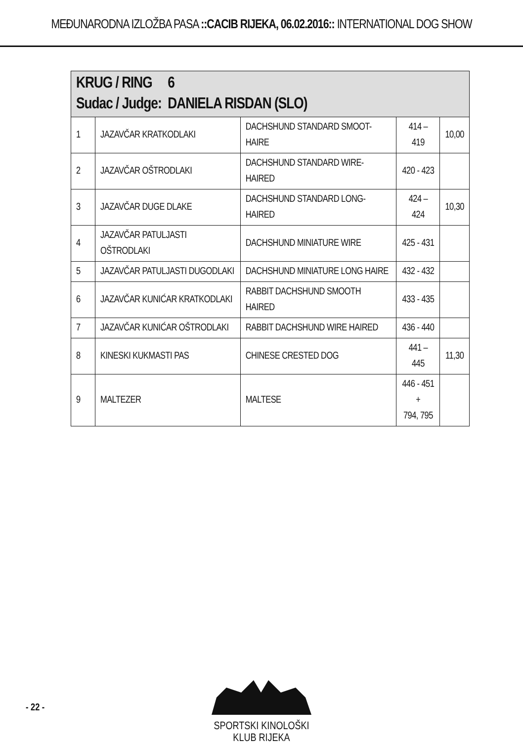MEĐUNARODNA IZLOŽBA PASA ::CACIB RIJEKA, 06.02.2016:: INTERNATIONAL DOG SHOW
| KRUG / RING 6 Sudac / Judge: DANIELA RISDAN (SLO) | | | | |
| --- | --- | --- | --- | --- |
| 1 | JAZAVČAR KRATKODLAKI | DACHSHUND STANDARD SMOOT-HAIRE | 414 – 419 | 10,00 |
| 2 | JAZAVČAR OŠTRODLAKI | DACHSHUND STANDARD WIRE-HAIRED | 420 - 423 | |
| 3 | JAZAVČAR DUGE DLAKE | DACHSHUND STANDARD LONG-HAIRED | 424 – 424 | 10,30 |
| 4 | JAZAVČAR PATULJASTI OŠTRODLAKI | DACHSHUND MINIATURE WIRE | 425 - 431 | |
| 5 | JAZAVČAR PATULJASTI DUGODLAKI | DACHSHUND MINIATURE LONG HAIRE | 432 - 432 | |
| 6 | JAZAVČAR KUNIĆAR KRATKODLAKI | RABBIT DACHSHUND SMOOTH HAIRED | 433 - 435 | |
| 7 | JAZAVČAR KUNIĆAR OŠTRODLAKI | RABBIT DACHSHUND WIRE HAIRED | 436 - 440 | |
| 8 | KINESKI KUKMASTI PAS | CHINESE CRESTED DOG | 441 – 445 | 11,30 |
| 9 | MALTEZER | MALTESE | 446 - 451 + 794, 795 | |
- 22 -
SPORTSKI KINOLOŠKI KLUB RIJEKA